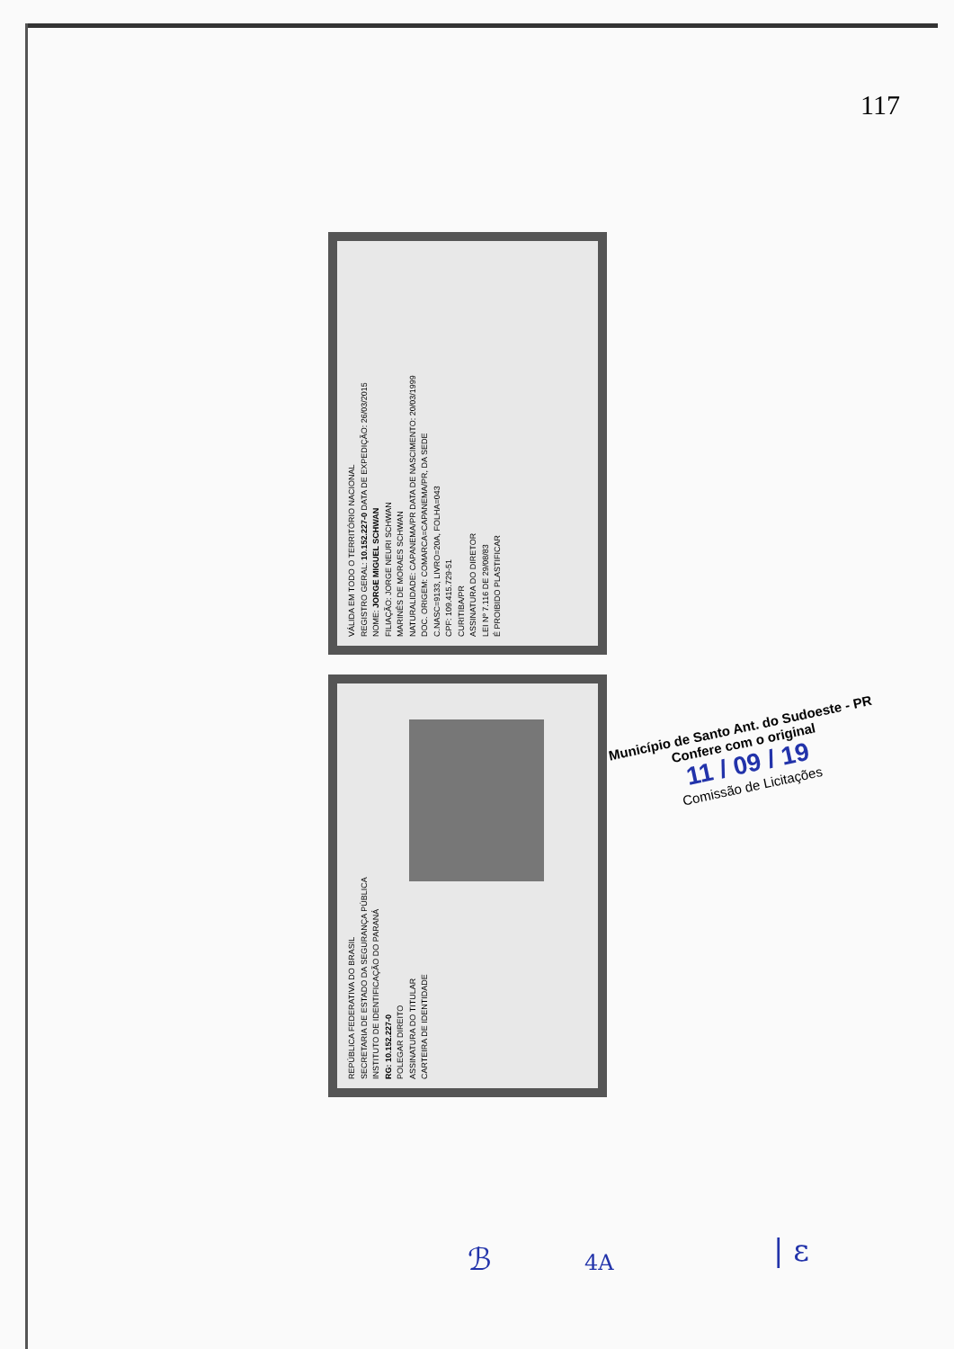117
VÁLIDA EM TODO O TERRITÓRIO NACIONAL
REGISTRO GERAL: 10.152.227-0 DATA DE EXPEDIÇÃO: 26/03/2015
NOME: JORGE MIGUEL SCHWAN
FILIAÇÃO: JORGE NEURI SCHWAN
MARINÊS DE MORAES SCHWAN
NATURALIDADE: CAPANEMA/PR DATA DE NASCIMENTO: 20/03/1999
DOC. ORIGEM: COMARCA=CAPANEMA/PR, DA SEDE
C.NASC=9133, LIVRO=20A, FOLHA=043
CPF: 109.415.729-51
CURITIBA/PR
ASSINATURA DO DIRETOR
LEI Nº 7.116 DE 29/08/83
É PROIBIDO PLASTIFICAR
REPÚBLICA FEDERATIVA DO BRASIL
SECRETARIA DE ESTADO DA SEGURANÇA PÚBLICA
INSTITUTO DE IDENTIFICAÇÃO DO PARANÁ
RG: 10.152.227-0
POLEGAR DIREITO
ASSINATURA DO TITULAR
CARTEIRA DE IDENTIDADE
Município de Santo Ant. do Sudoeste - PR
Confere com o original
11 / 09 / 19
Comissão de Licitações
ℬ 4A | ε